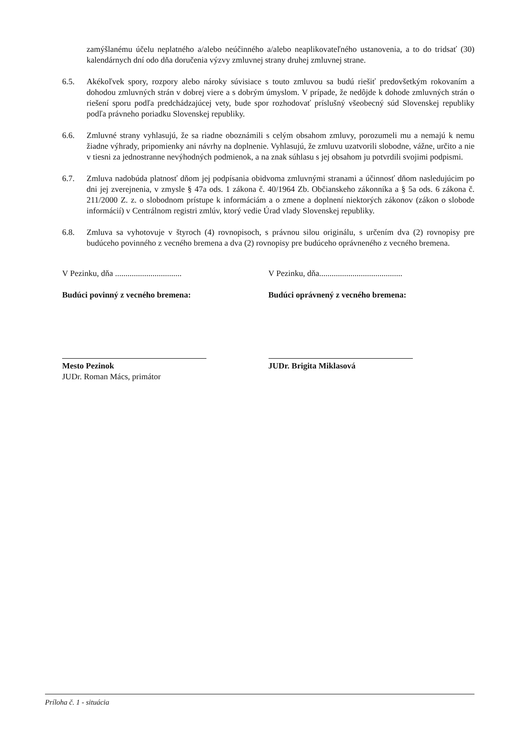zamýšlanému účelu neplatného a/alebo neúčinného a/alebo neaplikovateľného ustanovenia, a to do tridsať (30) kalendárnych dní odo dňa doručenia výzvy zmluvnej strany druhej zmluvnej strane.
6.5. Akékoľvek spory, rozpory alebo nároky súvisiace s touto zmluvou sa budú riešiť predovšetkým rokovaním a dohodou zmluvných strán v dobrej viere a s dobrým úmyslom. V prípade, že nedôjde k dohode zmluvných strán o riešení sporu podľa predchádzajúcej vety, bude spor rozhodovať príslušný všeobecný súd Slovenskej republiky podľa právneho poriadku Slovenskej republiky.
6.6. Zmluvné strany vyhlasujú, že sa riadne oboznámili s celým obsahom zmluvy, porozumeli mu a nemajú k nemu žiadne výhrady, pripomienky ani návrhy na doplnenie. Vyhlasujú, že zmluvu uzatvorili slobodne, vážne, určito a nie v tiesni za jednostranne nevýhodných podmienok, a na znak súhlasu s jej obsahom ju potvrdili svojimi podpismi.
6.7. Zmluva nadobúda platnosť dňom jej podpísania obidvoma zmluvnými stranami a účinnosť dňom nasledujúcim po dni jej zverejnenia, v zmysle § 47a ods. 1 zákona č. 40/1964 Zb. Občianskeho zákonníka a § 5a ods. 6 zákona č. 211/2000 Z. z. o slobodnom prístupe k informáciám a o zmene a doplnení niektorých zákonov (zákon o slobode informácií) v Centrálnom registri zmlúv, ktorý vedie Úrad vlady Slovenskej republiky.
6.8. Zmluva sa vyhotovuje v štyroch (4) rovnopisoch, s právnou silou originálu, s určením dva (2) rovnopisy pre budúceho povinného z vecného bremena a dva (2) rovnopisy pre budúceho oprávneného z vecného bremena.
V Pezinku, dňa ................................
Budúci povinný z vecného bremena:
Mesto Pezinok
JUDr. Roman Mács, primátor
V Pezinku, dňa........................................
Budúci oprávnený z vecného bremena:
JUDr. Brigita Miklasová
Príloha č. 1 - situácia